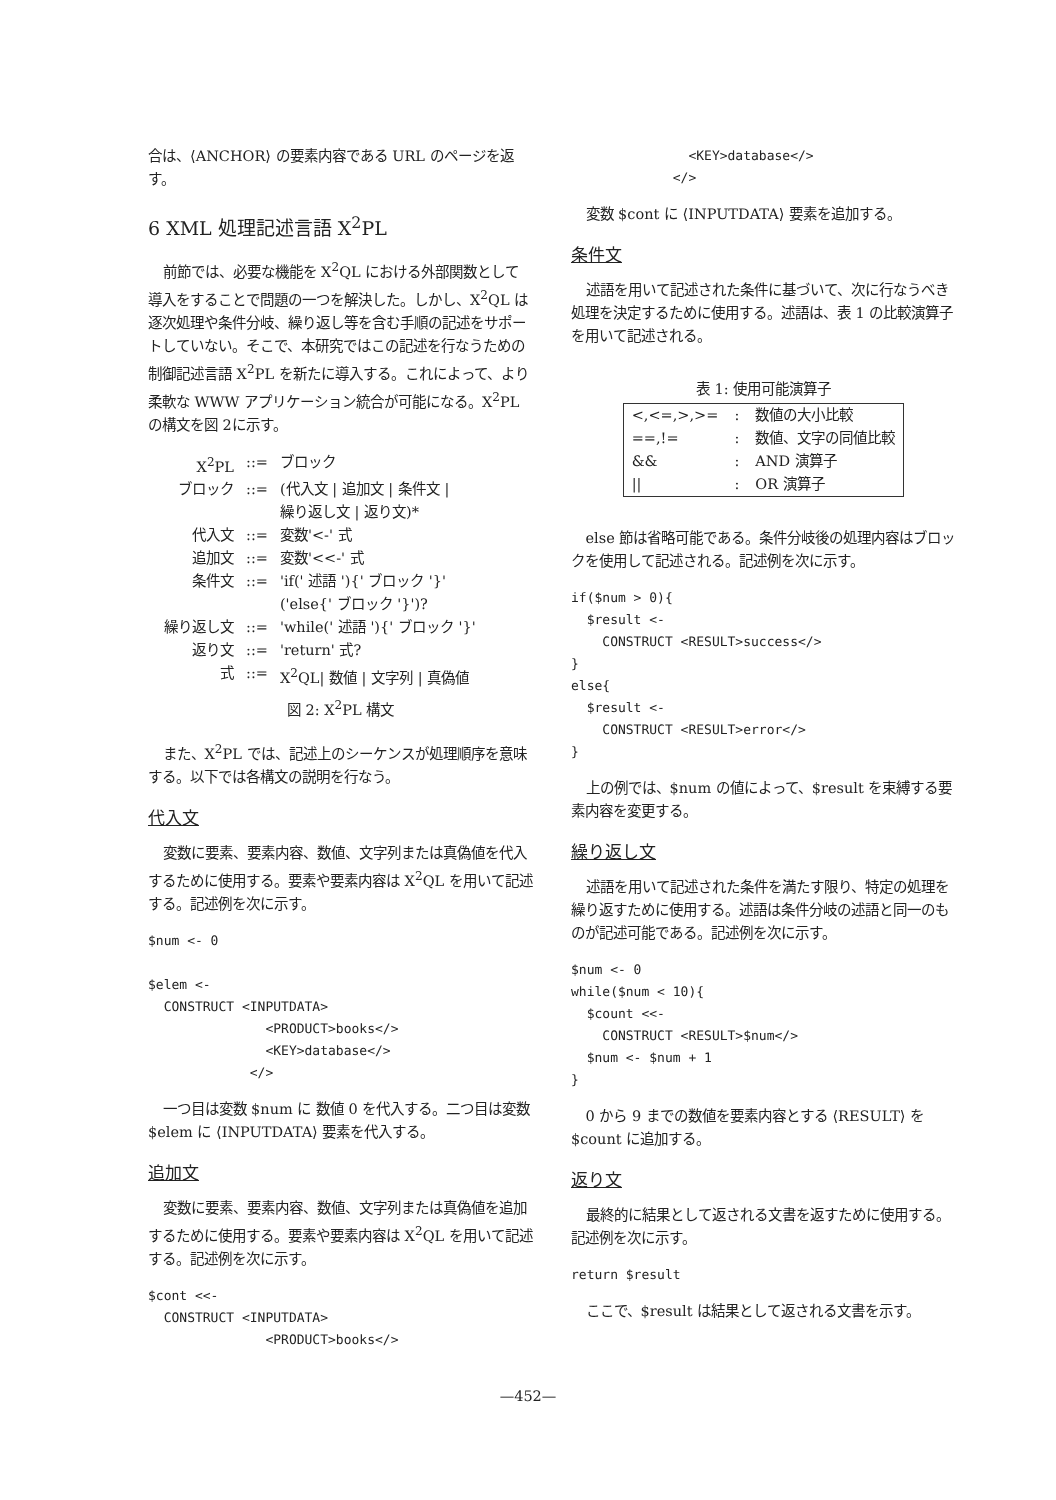合は、⟨ANCHOR⟩ の要素内容である URL のページを返す。
6 XML 処理記述言語 X<sup>2</sup>PL
前節では、必要な機能を X<sup>2</sup>QL における外部関数として導入をすることで問題の一つを解決した。しかし、X<sup>2</sup>QL は逐次処理や条件分岐、繰り返し等を含む手順の記述をサポートしていない。そこで、本研究ではこの記述を行なうための制御記述言語 X<sup>2</sup>PL を新たに導入する。これによって、より柔軟な WWW アプリケーション統合が可能になる。X<sup>2</sup>PL の構文を図 2に示す。
| X<sup>2</sup>PL | ::= | ブロック |
| ブロック | ::= | (代入文 / 追加文 / 条件文 / 繰り返し文 / 返り文)* |
| 代入文 | ::= | 変数'<-' 式 |
| 追加文 | ::= | 変数'<<-' 式 |
| 条件文 | ::= | 'if(' 述語 '){' ブロック '}' ('else{' ブロック '}')? |
| 繰り返し文 | ::= | 'while(' 述語 '){' ブロック '}' |
| 返り文 | ::= | 'return' 式? |
| 式 | ::= | X<sup>2</sup>QL/ 数値 / 文字列 / 真偽値 |
図 2: X<sup>2</sup>PL 構文
また、X<sup>2</sup>PL では、記述上のシーケンスが処理順序を意味する。以下では各構文の説明を行なう。
代入文
変数に要素、要素内容、数値、文字列または真偽値を代入するために使用する。要素や要素内容は X<sup>2</sup>QL を用いて記述する。記述例を次に示す。
$num <- 0

$elem <-
  CONSTRUCT <INPUTDATA>
               <PRODUCT>books</>
               <KEY>database</>
             </>
一つ目は変数 $num に 数値 0 を代入する。二つ目は変数 $elem に ⟨INPUTDATA⟩ 要素を代入する。
追加文
変数に要素、要素内容、数値、文字列または真偽値を追加するために使用する。要素や要素内容は X<sup>2</sup>QL を用いて記述する。記述例を次に示す。
$cont <<-
  CONSTRUCT <INPUTDATA>
               <PRODUCT>books</>
               <KEY>database</>
             </>
変数 $cont に ⟨INPUTDATA⟩ 要素を追加する。
条件文
述語を用いて記述された条件に基づいて、次に行なうべき処理を決定するために使用する。述語は、表 1 の比較演算子を用いて記述される。
表 1: 使用可能演算子
| <,<=,>,>= | : | 数値の大小比較 |
| ==,!= | : | 数値、文字の同値比較 |
| && | : | AND 演算子 |
| // | : | OR 演算子 |
else 節は省略可能である。条件分岐後の処理内容はブロックを使用して記述される。記述例を次に示す。
if($num > 0){
  $result <-
    CONSTRUCT <RESULT>success</>
}
else{
  $result <-
    CONSTRUCT <RESULT>error</>
}
上の例では、$num の値によって、$result を束縛する要素内容を変更する。
繰り返し文
述語を用いて記述された条件を満たす限り、特定の処理を繰り返すために使用する。述語は条件分岐の述語と同一のものが記述可能である。記述例を次に示す。
$num <- 0
while($num < 10){
  $count <<-
    CONSTRUCT <RESULT>$num</>
  $num <- $num + 1
}
0 から 9 までの数値を要素内容とする ⟨RESULT⟩ を $count に追加する。
返り文
最終的に結果として返される文書を返すために使用する。記述例を次に示す。
return $result
ここで、$result は結果として返される文書を示す。
—452—